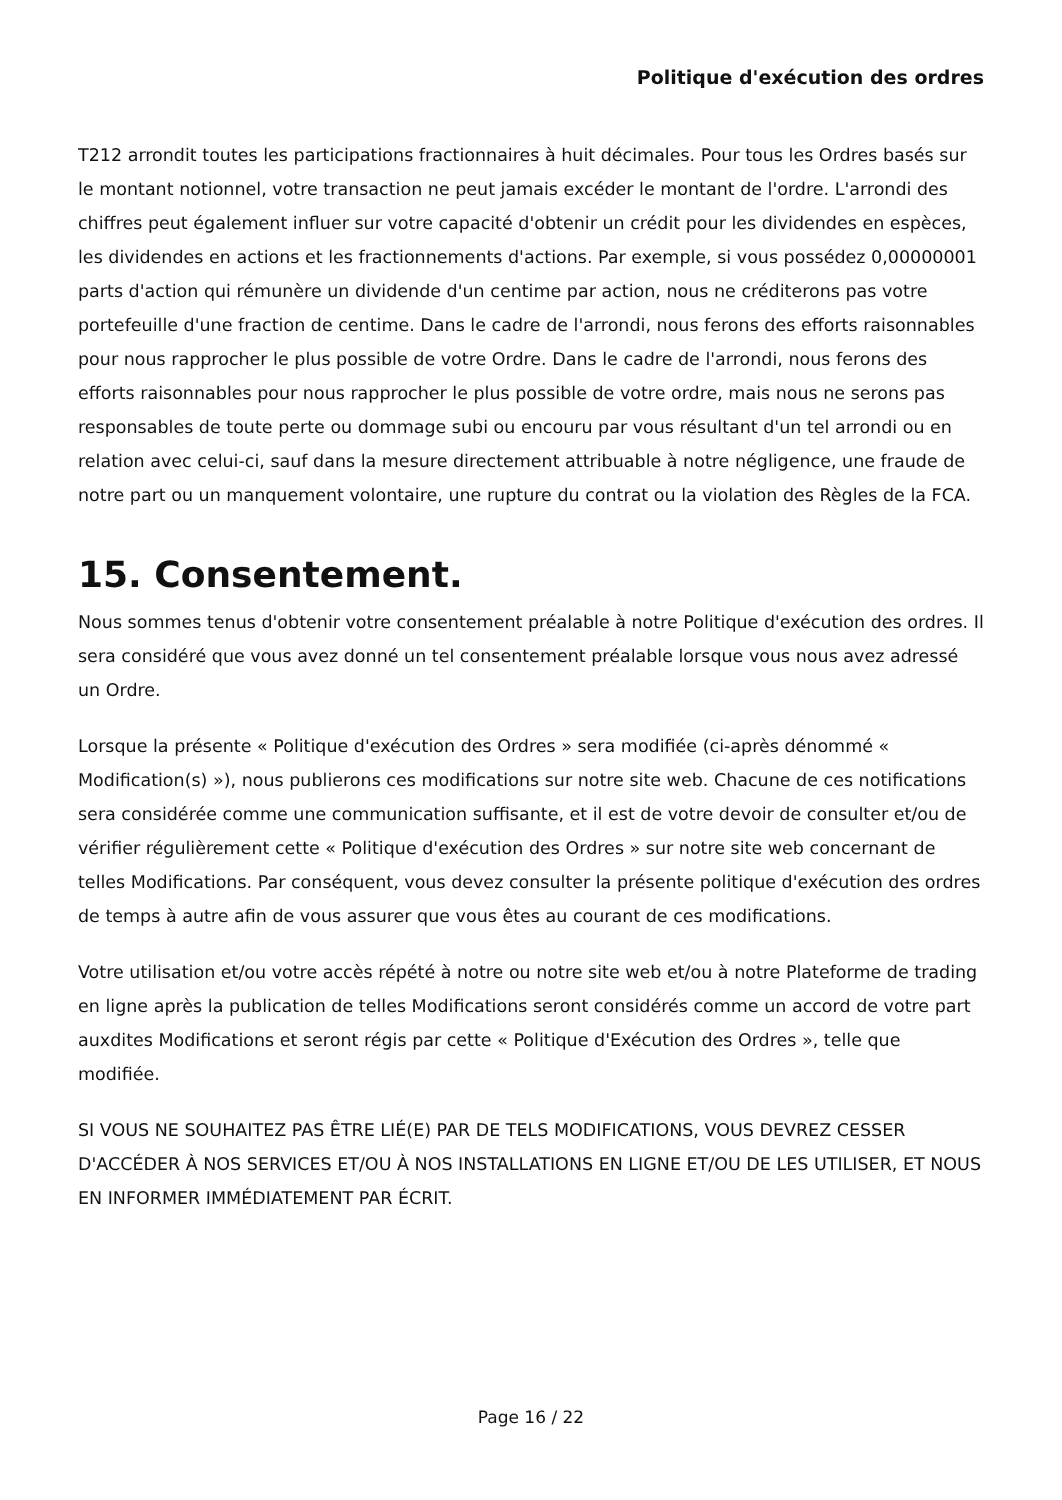Politique d'exécution des ordres
T212 arrondit toutes les participations fractionnaires à huit décimales. Pour tous les Ordres basés sur le montant notionnel, votre transaction ne peut jamais excéder le montant de l'ordre. L'arrondi des chiffres peut également influer sur votre capacité d'obtenir un crédit pour les dividendes en espèces, les dividendes en actions et les fractionnements d'actions. Par exemple, si vous possédez 0,00000001 parts d'action qui rémunère un dividende d'un centime par action, nous ne créditerons pas votre portefeuille d'une fraction de centime. Dans le cadre de l'arrondi, nous ferons des efforts raisonnables pour nous rapprocher le plus possible de votre Ordre. Dans le cadre de l'arrondi, nous ferons des efforts raisonnables pour nous rapprocher le plus possible de votre ordre, mais nous ne serons pas responsables de toute perte ou dommage subi ou encouru par vous résultant d'un tel arrondi ou en relation avec celui-ci, sauf dans la mesure directement attribuable à notre négligence, une fraude de notre part ou un manquement volontaire, une rupture du contrat ou la violation des Règles de la FCA.
15. Consentement.
Nous sommes tenus d'obtenir votre consentement préalable à notre Politique d'exécution des ordres. Il sera considéré que vous avez donné un tel consentement préalable lorsque vous nous avez adressé un Ordre.
Lorsque la présente « Politique d'exécution des Ordres » sera modifiée (ci-après dénommé « Modification(s) »), nous publierons ces modifications sur notre site web. Chacune de ces notifications sera considérée comme une communication suffisante, et il est de votre devoir de consulter et/ou de vérifier régulièrement cette « Politique d'exécution des Ordres » sur notre site web concernant de telles Modifications. Par conséquent, vous devez consulter la présente politique d'exécution des ordres de temps à autre afin de vous assurer que vous êtes au courant de ces modifications.
Votre utilisation et/ou votre accès répété à notre ou notre site web et/ou à notre Plateforme de trading en ligne après la publication de telles Modifications seront considérés comme un accord de votre part auxdites Modifications et seront régis par cette « Politique d'Exécution des Ordres », telle que modifiée.
SI VOUS NE SOUHAITEZ PAS ÊTRE LIÉ(E) PAR DE TELS MODIFICATIONS, VOUS DEVREZ CESSER D'ACCÉDER À NOS SERVICES ET/OU À NOS INSTALLATIONS EN LIGNE ET/OU DE LES UTILISER, ET NOUS EN INFORMER IMMÉDIATEMENT PAR ÉCRIT.
Page 16 / 22